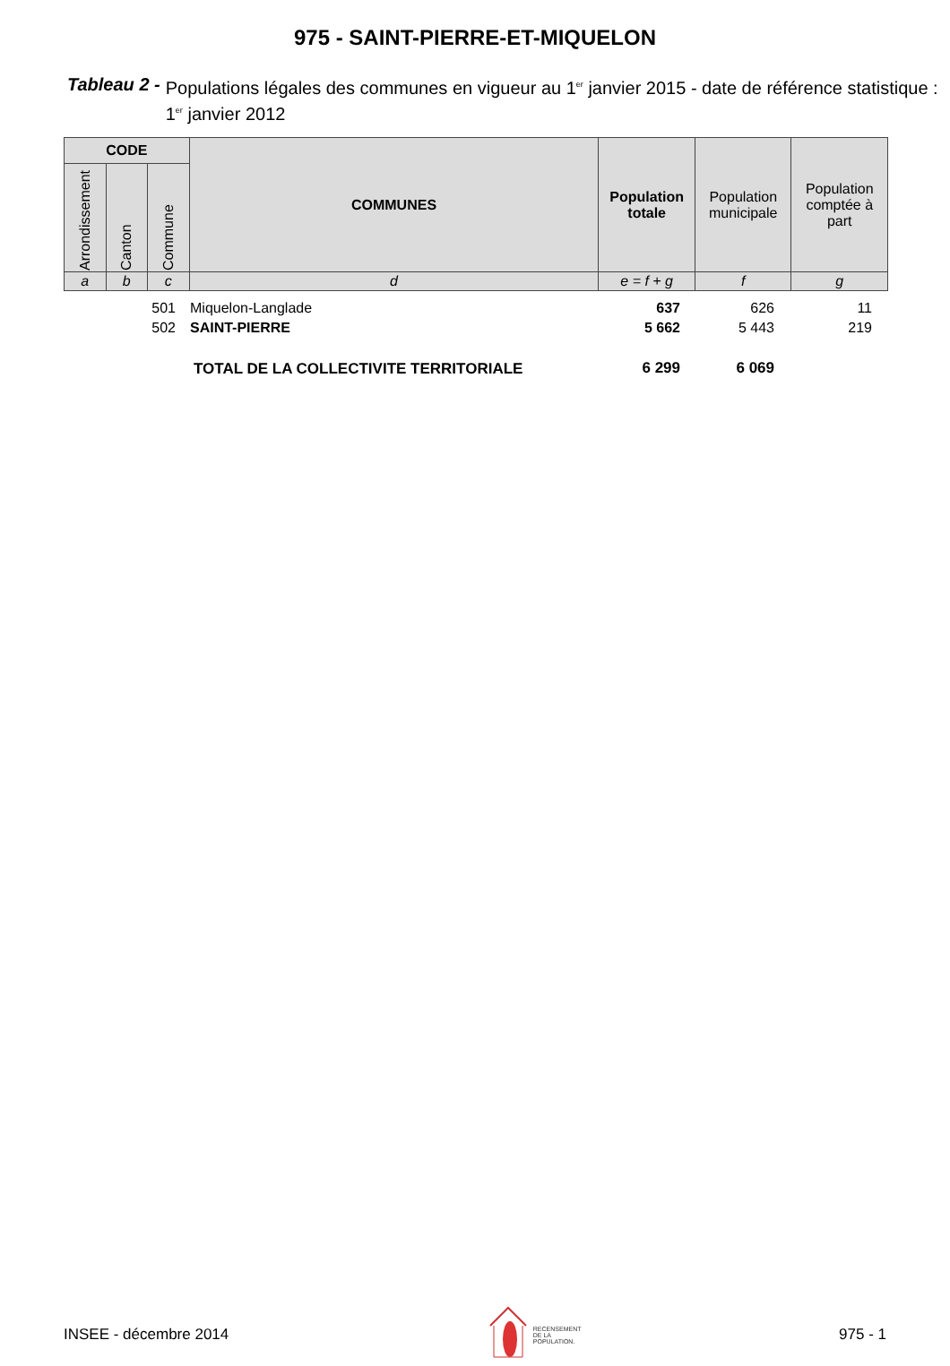975 - SAINT-PIERRE-ET-MIQUELON
Tableau 2 - Populations légales des communes en vigueur au 1<sup>er</sup> janvier 2015 - date de référence statistique : 1<sup>er</sup> janvier 2012
| CODE | | | COMMUNES | Population totale | Population municipale | Population comptée à part |
| --- | --- | --- | --- | --- | --- | --- |
| Arrondissement | Canton | Commune | | | | |
| a | b | c | d | e = f + g | f | g |
| | | 501 | Miquelon-Langlade | 637 | 626 | 11 |
| | | 502 | SAINT-PIERRE | 5 662 | 5 443 | 219 |
| TOTAL DE LA COLLECTIVITE TERRITORIALE | | | | 6 299 | 6 069 | |
INSEE - décembre 2014 RECENSEMENT
DE LA
POPULATION. 975 - 1